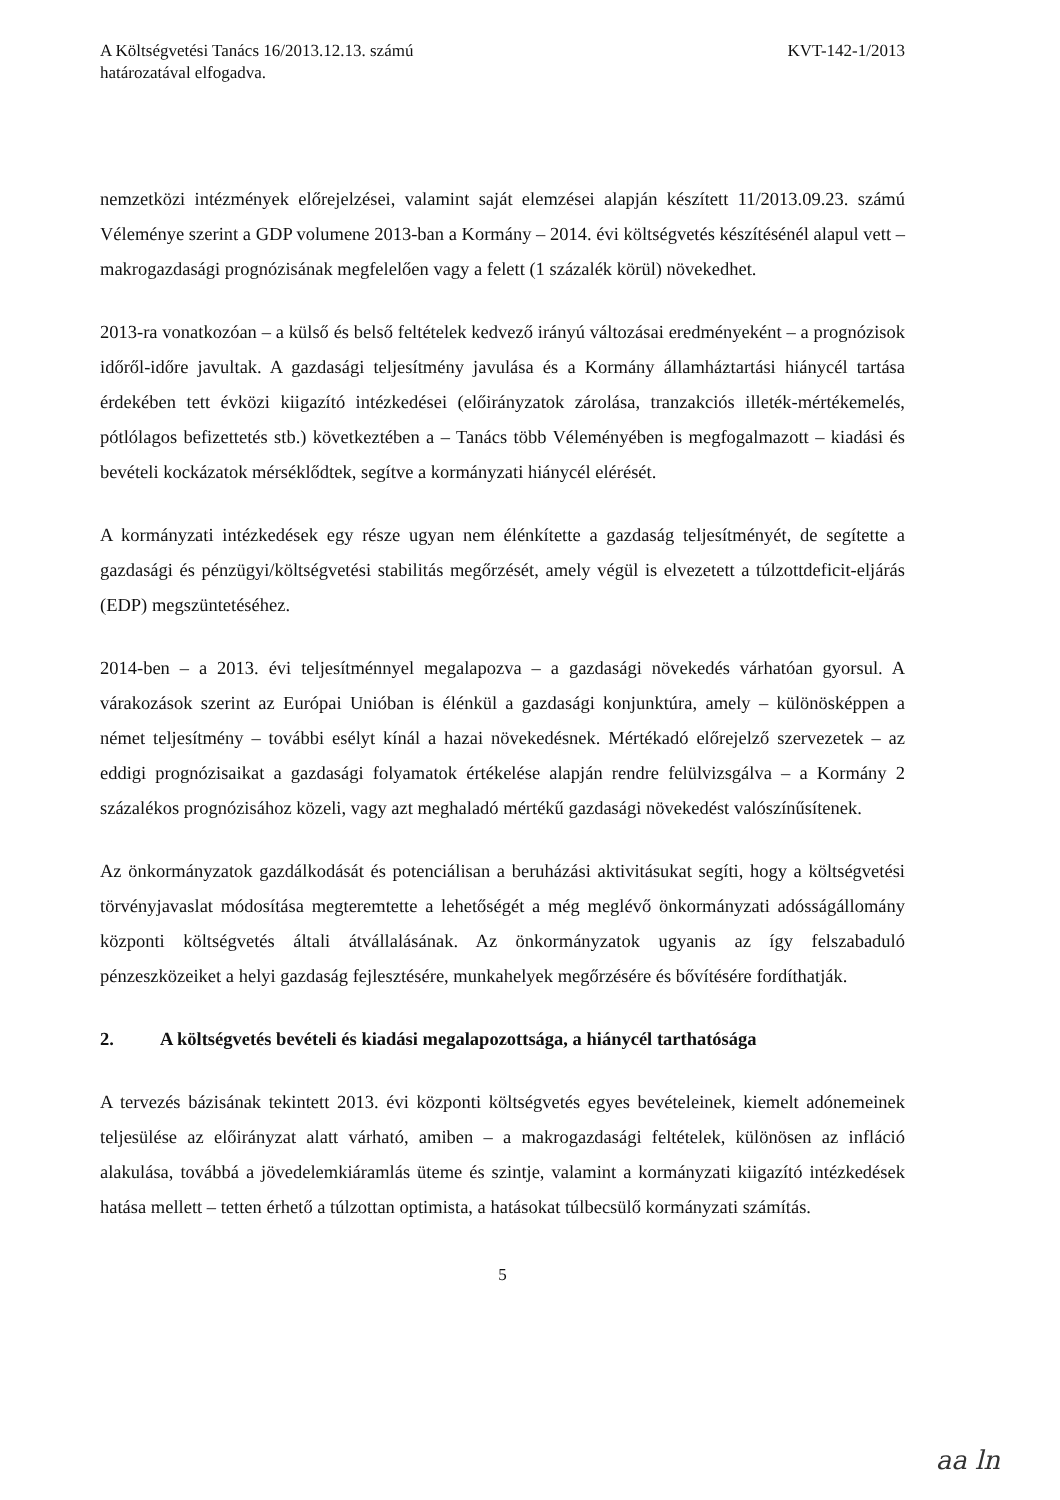A Költségvetési Tanács 16/2013.12.13. számú
határozatával elfogadva.
KVT-142-1/2013
nemzetközi intézmények előrejelzései, valamint saját elemzései alapján készített 11/2013.09.23. számú Véleménye szerint a GDP volumene 2013-ban a Kormány – 2014. évi költségvetés készítésénél alapul vett – makrogazdasági prognózisának megfelelően vagy a felett (1 százalék körül) növekedhet.
2013-ra vonatkozóan – a külső és belső feltételek kedvező irányú változásai eredményeként – a prognózisok időről-időre javultak. A gazdasági teljesítmény javulása és a Kormány államháztartási hiánycél tartása érdekében tett évközi kiigazító intézkedései (előirányzatok zárolása, tranzakciós illeték-mértékemelés, pótlólagos befizettetés stb.) következtében a – Tanács több Véleményében is megfogalmazott – kiadási és bevételi kockázatok mérséklődtek, segítve a kormányzati hiánycél elérését.
A kormányzati intézkedések egy része ugyan nem élénkítette a gazdaság teljesítményét, de segítette a gazdasági és pénzügyi/költségvetési stabilitás megőrzését, amely végül is elvezetett a túlzottdeficit-eljárás (EDP) megszüntetéséhez.
2014-ben – a 2013. évi teljesítménnyel megalapozva – a gazdasági növekedés várhatóan gyorsul. A várakozások szerint az Európai Unióban is élénkül a gazdasági konjunktúra, amely – különösképpen a német teljesítmény – további esélyt kínál a hazai növekedésnek. Mértékadó előrejelző szervezetek – az eddigi prognózisaikat a gazdasági folyamatok értékelése alapján rendre felülvizsgálva – a Kormány 2 százalékos prognózisához közeli, vagy azt meghaladó mértékű gazdasági növekedést valószínűsítenek.
Az önkormányzatok gazdálkodását és potenciálisan a beruházási aktivitásukat segíti, hogy a költségvetési törvényjavaslat módosítása megteremtette a lehetőségét a még meglévő önkormányzati adósságállomány központi költségvetés általi átvállalásának. Az önkormányzatok ugyanis az így felszabaduló pénzeszközeiket a helyi gazdaság fejlesztésére, munkahelyek megőrzésére és bővítésére fordíthatják.
2. A költségvetés bevételi és kiadási megalapozottsága, a hiánycél tarthatósága
A tervezés bázisának tekintett 2013. évi központi költségvetés egyes bevételeinek, kiemelt adónemeinek teljesülése az előirányzat alatt várható, amiben – a makrogazdasági feltételek, különösen az infláció alakulása, továbbá a jövedelemkiáramlás üteme és szintje, valamint a kormányzati kiigazító intézkedések hatása mellett – tetten érhető a túlzottan optimista, a hatásokat túlbecsülő kormányzati számítás.
5
aa ln